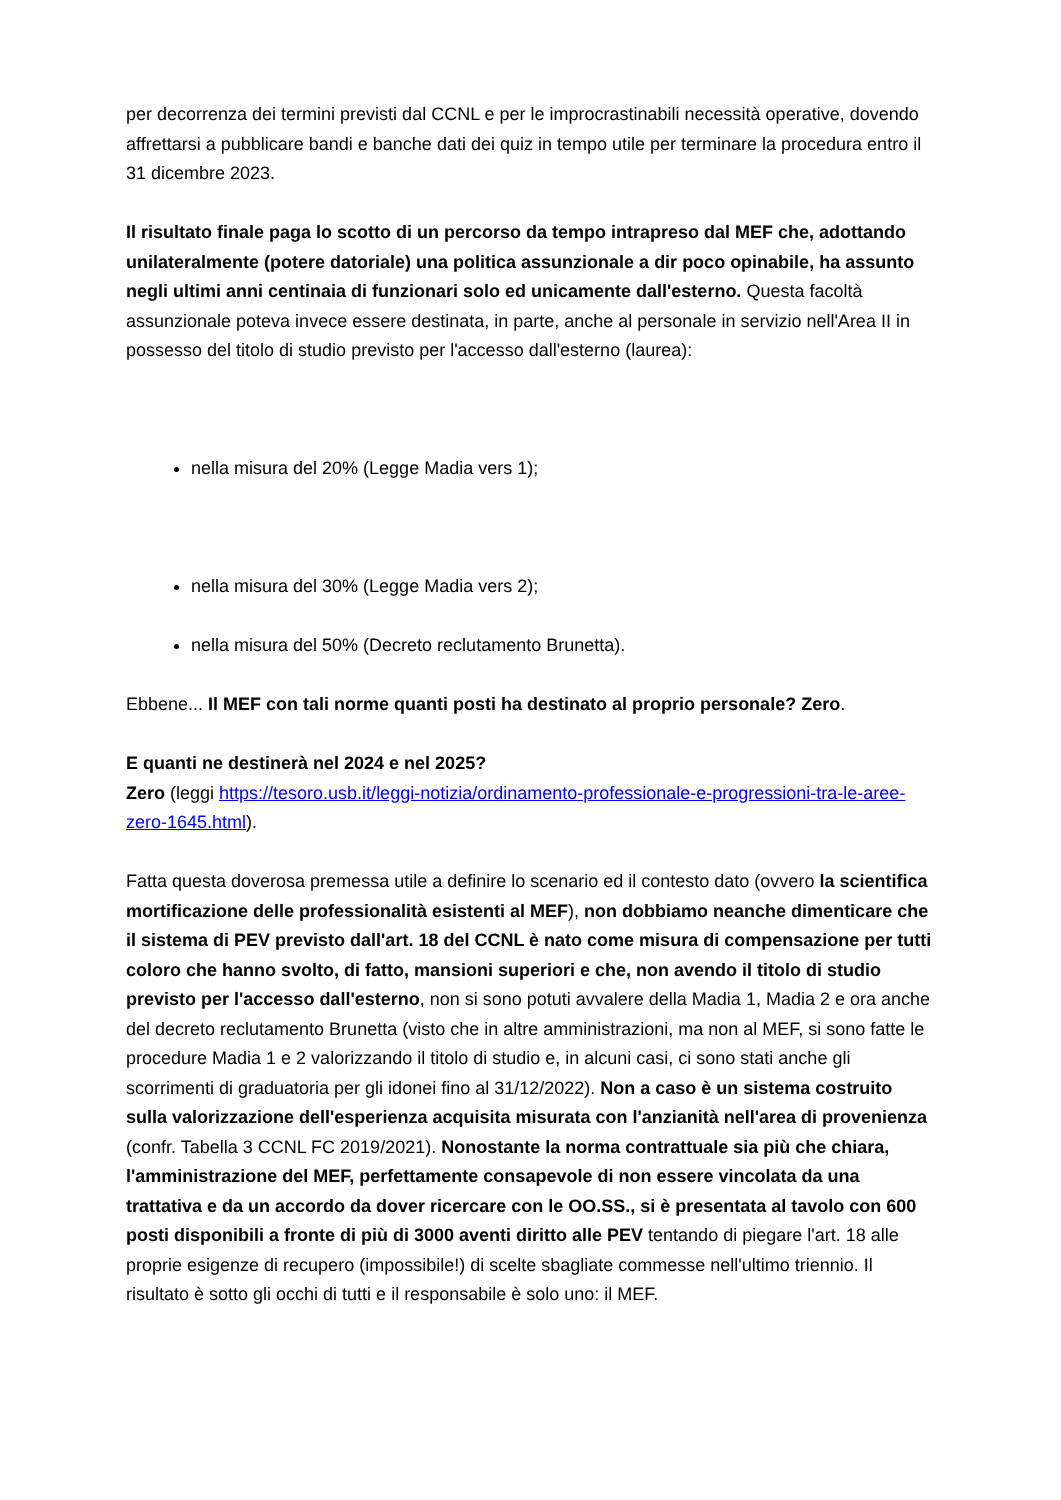per decorrenza dei termini previsti dal CCNL e per le improcrastinabili necessità operative, dovendo affrettarsi a pubblicare bandi e banche dati dei quiz in tempo utile per terminare la procedura entro il 31 dicembre 2023.
Il risultato finale paga lo scotto di un percorso da tempo intrapreso dal MEF che, adottando unilateralmente (potere datoriale) una politica assunzionale a dir poco opinabile, ha assunto negli ultimi anni centinaia di funzionari solo ed unicamente dall'esterno. Questa facoltà assunzionale poteva invece essere destinata, in parte, anche al personale in servizio nell'Area II in possesso del titolo di studio previsto per l'accesso dall'esterno (laurea):
nella misura del 20% (Legge Madia vers 1);
nella misura del 30% (Legge Madia vers 2);
nella misura del 50% (Decreto reclutamento Brunetta).
Ebbene... Il MEF con tali norme quanti posti ha destinato al proprio personale? Zero.
E quanti ne destinerà nel 2024 e nel 2025?
Zero (leggi https://tesoro.usb.it/leggi-notizia/ordinamento-professionale-e-progressioni-tra-le-aree-zero-1645.html).
Fatta questa doverosa premessa utile a definire lo scenario ed il contesto dato (ovvero la scientifica mortificazione delle professionalità esistenti al MEF), non dobbiamo neanche dimenticare che il sistema di PEV previsto dall'art. 18 del CCNL è nato come misura di compensazione per tutti coloro che hanno svolto, di fatto, mansioni superiori e che, non avendo il titolo di studio previsto per l'accesso dall'esterno, non si sono potuti avvalere della Madia 1, Madia 2 e ora anche del decreto reclutamento Brunetta (visto che in altre amministrazioni, ma non al MEF, si sono fatte le procedure Madia 1 e 2 valorizzando il titolo di studio e, in alcuni casi, ci sono stati anche gli scorrimenti di graduatoria per gli idonei fino al 31/12/2022). Non a caso è un sistema costruito sulla valorizzazione dell'esperienza acquisita misurata con l'anzianità nell'area di provenienza (confr. Tabella 3 CCNL FC 2019/2021). Nonostante la norma contrattuale sia più che chiara, l'amministrazione del MEF, perfettamente consapevole di non essere vincolata da una trattativa e da un accordo da dover ricercare con le OO.SS., si è presentata al tavolo con 600 posti disponibili a fronte di più di 3000 aventi diritto alle PEV tentando di piegare l'art. 18 alle proprie esigenze di recupero (impossibile!) di scelte sbagliate commesse nell'ultimo triennio. Il risultato è sotto gli occhi di tutti e il responsabile è solo uno: il MEF.